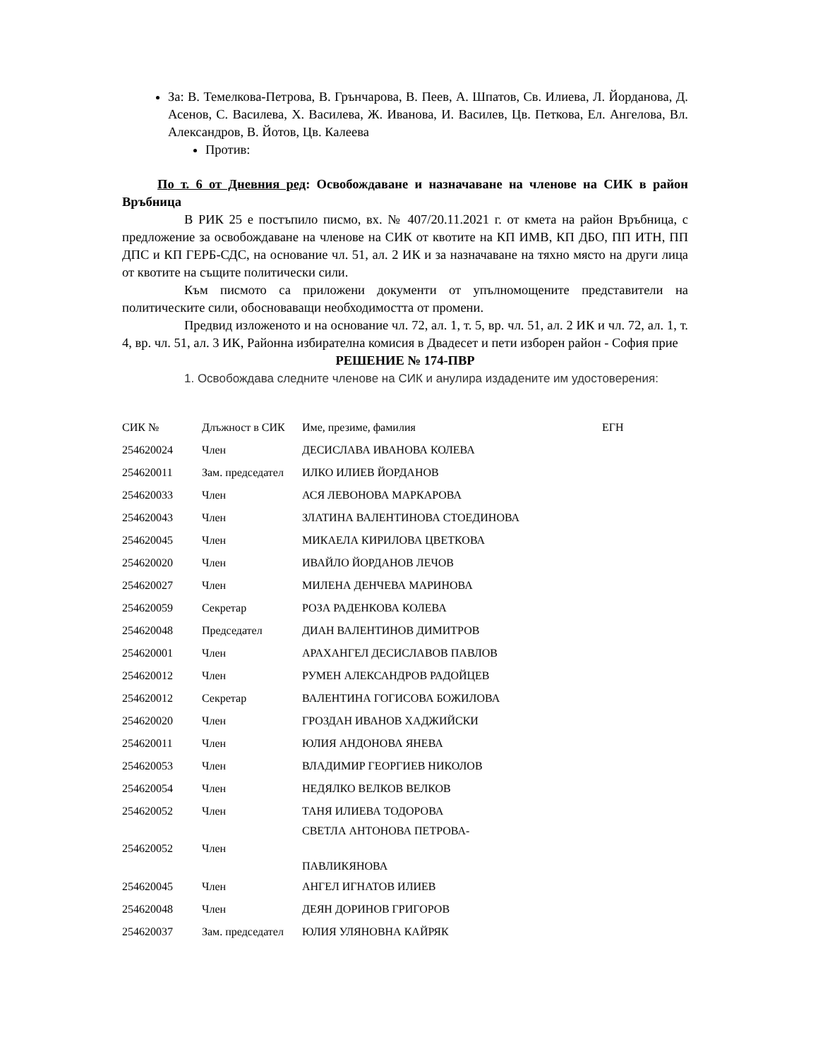За: В. Темелкова-Петрова, В. Грънчарова, В. Пеев, А. Шпатов, Св. Илиева, Л. Йорданова, Д. Асенов, С. Василева, Х. Василева, Ж. Иванова, И. Василев, Цв. Петкова, Ел. Ангелова, Вл. Александров, В. Йотов, Цв. Калеева
Против:
По т. 6 от Дневния ред: Освобождаване и назначаване на членове на СИК в район Връбница
В РИК 25 е постъпило писмо, вх. № 407/20.11.2021 г. от кмета на район Връбница, с предложение за освобождаване на членове на СИК от квотите на КП ИМВ, КП ДБО, ПП ИТН, ПП ДПС и КП ГЕРБ-СДС, на основание чл. 51, ал. 2 ИК и за назначаване на тяхно място на други лица от квотите на същите политически сили.
Към писмото са приложени документи от упълномощените представители на политическите сили, обосноваващи необходимостта от промени.
Предвид изложеното и на основание чл. 72, ал. 1, т. 5, вр. чл. 51, ал. 2 ИК и чл. 72, ал. 1, т. 4, вр. чл. 51, ал. 3 ИК, Районна избирателна комисия в Двадесет и пети изборен район - София прие
РЕШЕНИЕ № 174-ПВР
1. Освобождава следните членове на СИК и анулира издадените им удостоверения:
| СИК № | Длъжност в СИК | Име, презиме, фамилия | ЕГН |
| --- | --- | --- | --- |
| 254620024 | Член | ДЕСИСЛАВА ИВАНОВА КОЛЕВА | |
| 254620011 | Зам. председател | ИЛКО ИЛИЕВ ЙОРДАНОВ | |
| 254620033 | Член | АСЯ ЛЕВОНОВА МАРКАРОВА | |
| 254620043 | Член | ЗЛАТИНА ВАЛЕНТИНОВА СТОЕДИНОВА | |
| 254620045 | Член | МИКАЕЛА КИРИЛОВА ЦВЕТКОВА | |
| 254620020 | Член | ИВАЙЛО ЙОРДАНОВ ЛЕЧОВ | |
| 254620027 | Член | МИЛЕНА ДЕНЧЕВА МАРИНОВА | |
| 254620059 | Секретар | РОЗА РАДЕНКОВА КОЛЕВА | |
| 254620048 | Председател | ДИАН ВАЛЕНТИНОВ ДИМИТРОВ | |
| 254620001 | Член | АРАХАНГЕЛ ДЕСИСЛАВОВ ПАВЛОВ | |
| 254620012 | Член | РУМЕН АЛЕКСАНДРОВ РАДОЙЦЕВ | |
| 254620012 | Секретар | ВАЛЕНТИНА ГОГИСОВА БОЖИЛОВА | |
| 254620020 | Член | ГРОЗДАН ИВАНОВ ХАДЖИЙСКИ | |
| 254620011 | Член | ЮЛИЯ АНДОНОВА ЯНЕВА | |
| 254620053 | Член | ВЛАДИМИР ГЕОРГИЕВ НИКОЛОВ | |
| 254620054 | Член | НЕДЯЛКО ВЕЛКОВ ВЕЛКОВ | |
| 254620052 | Член | ТАНЯ ИЛИЕВА ТОДОРОВА | |
| 254620052 | Член | СВЕТЛА АНТОНОВА ПЕТРОВА- ПАВЛИКЯНОВА | |
| 254620045 | Член | АНГЕЛ ИГНАТОВ ИЛИЕВ | |
| 254620048 | Член | ДЕЯН ДОРИНОВ ГРИГОРОВ | |
| 254620037 | Зам. председател | ЮЛИЯ УЛЯНОВНА КАЙРЯК | |